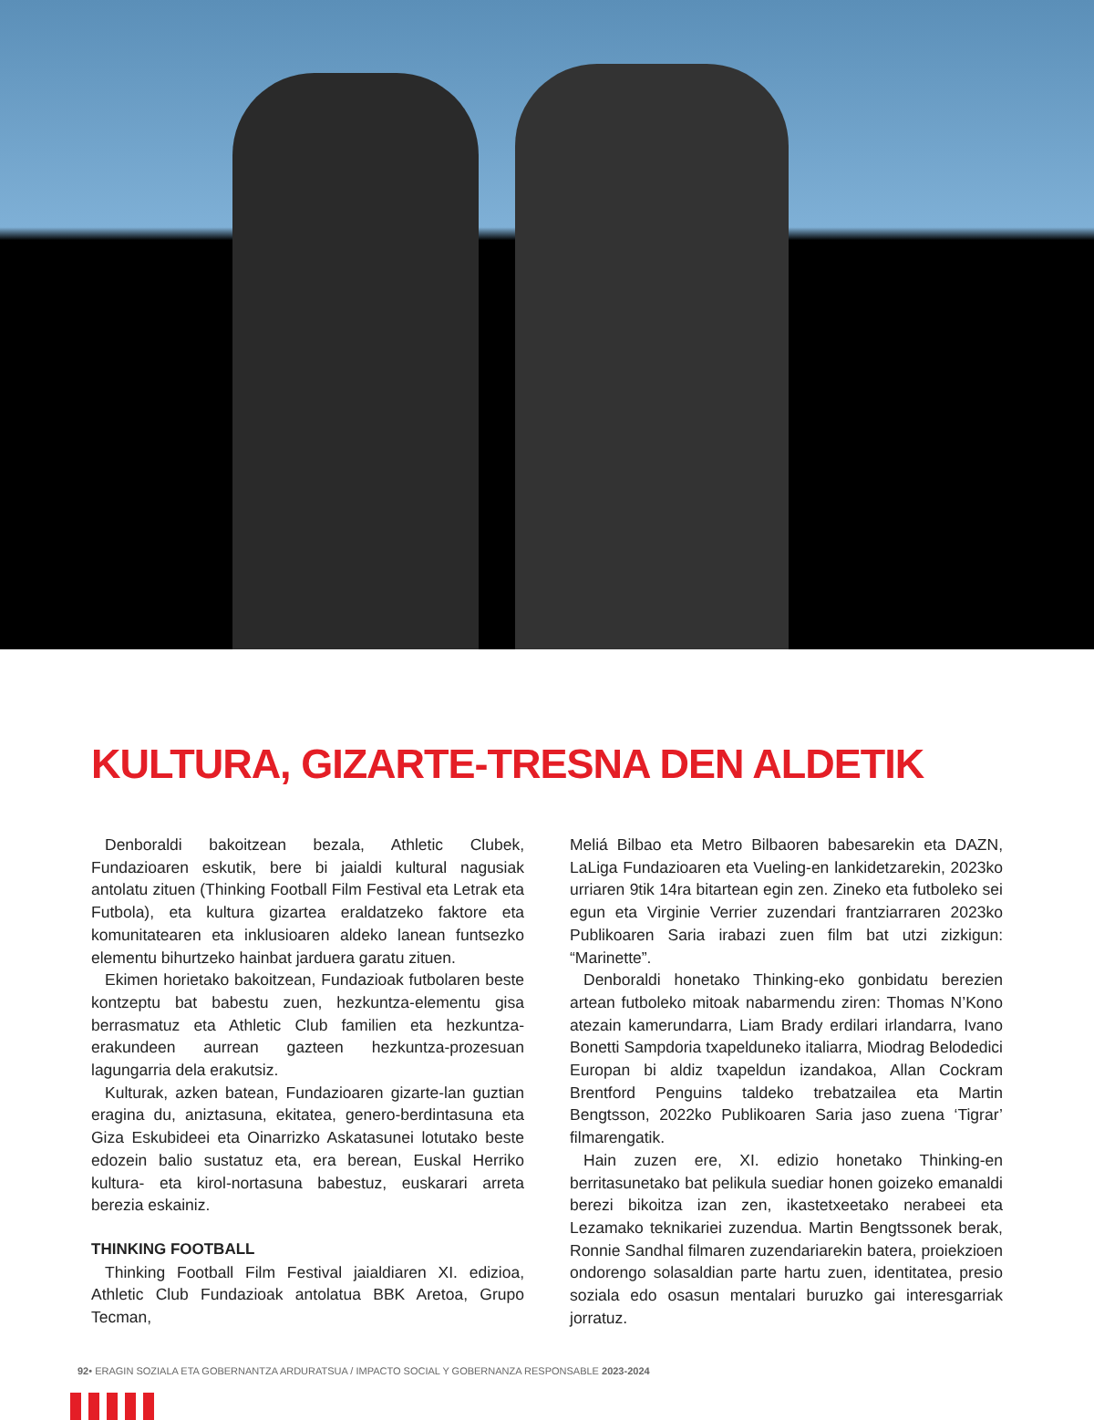KULTURA, GIZARTE-TRESNA DEN ALDETIK
Denboraldi bakoitzean bezala, Athletic Clubek, Fundazioaren eskutik, bere bi jaialdi kultural nagusiak antolatu zituen (Thinking Football Film Festival eta Letrak eta Futbola), eta kultura gizartea eraldatzeko faktore eta komunitatearen eta inklusioaren aldeko lanean funtsezko elementu bihurtzeko hainbat jarduera garatu zituen.
Ekimen horietako bakoitzean, Fundazioak futbolaren beste kontzeptu bat babestu zuen, hezkuntza-elementu gisa berrasmatuz eta Athletic Club familien eta hezkuntza-erakundeen aurrean gazteen hezkuntza-prozesuan lagungarria dela erakutsiz.
Kulturak, azken batean, Fundazioaren gizarte-lan guztian eragina du, aniztasuna, ekitatea, genero-berdintasuna eta Giza Eskubideei eta Oinarrizko Askatasunei lotutako beste edozein balio sustatuz eta, era berean, Euskal Herriko kultura- eta kirol-nortasuna babestuz, euskarari arreta berezia eskainiz.
THINKING FOOTBALL
Thinking Football Film Festival jaialdiaren XI. edizioa, Athletic Club Fundazioak antolatua BBK Aretoa, Grupo Tecman,
Meliá Bilbao eta Metro Bilbaoren babesarekin eta DAZN, LaLiga Fundazioaren eta Vueling-en lankidetzarekin, 2023ko urriaren 9tik 14ra bitartean egin zen. Zineko eta futboleko sei egun eta Virginie Verrier zuzendari frantziarraren 2023ko Publikoaren Saria irabazi zuen film bat utzi zizkigun: “Marinette”.
Denboraldi honetako Thinking-eko gonbidatu berezien artean futboleko mitoak nabarmendu ziren: Thomas N’Kono atezain kamerundarra, Liam Brady erdilari irlandarra, Ivano Bonetti Sampdoria txapelduneko italiarra, Miodrag Belodedici Europan bi aldiz txapeldun izandakoa, Allan Cockram Brentford Penguins taldeko trebatzailea eta Martin Bengtsson, 2022ko Publikoaren Saria jaso zuena ‘Tigrar’ filmarengatik.
Hain zuzen ere, XI. edizio honetako Thinking-en berritasunetako bat pelikula suediar honen goizeko emanaldi berezi bikoitza izan zen, ikastetxeetako nerabeei eta Lezamako teknikariei zuzendua. Martin Bengtssonek berak, Ronnie Sandhal filmaren zuzendariarekin batera, proiekzioen ondorengo solasaldian parte hartu zuen, identitatea, presio soziala edo osasun mentalari buruzko gai interesgarriak jorratuz.
92• ERAGIN SOZIALA ETA GOBERNANTZA ARDURATSUA / IMPACTO SOCIAL Y GOBERNANZA RESPONSABLE 2023-2024